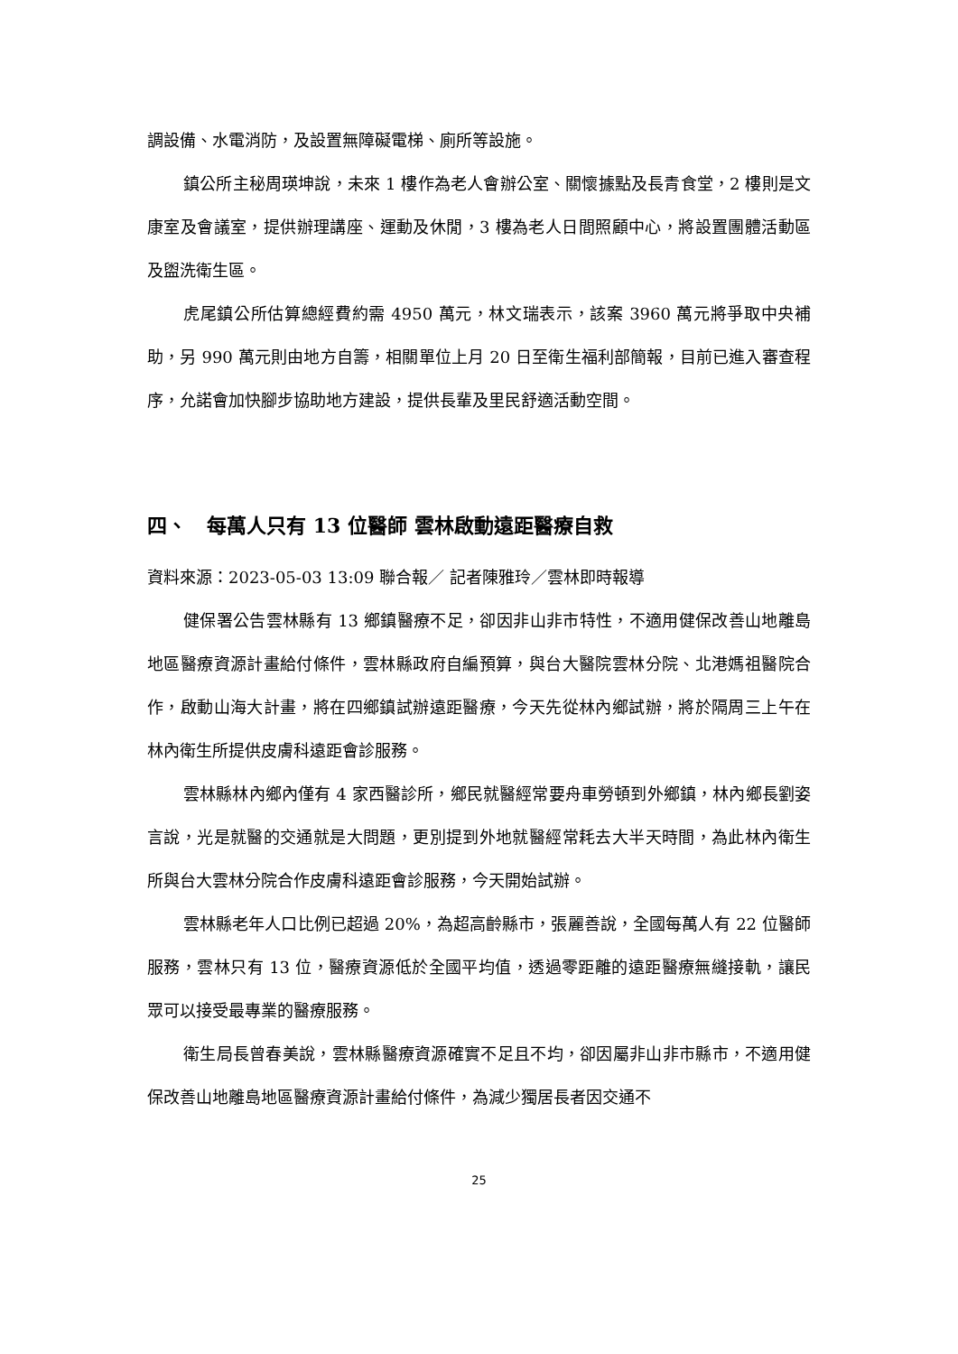調設備、水電消防，及設置無障礙電梯、廁所等設施。
鎮公所主秘周瑛坤說，未來 1 樓作為老人會辦公室、關懷據點及長青食堂，2 樓則是文康室及會議室，提供辦理講座、運動及休閒，3 樓為老人日間照顧中心，將設置團體活動區及盥洗衛生區。
虎尾鎮公所估算總經費約需 4950 萬元，林文瑞表示，該案 3960 萬元將爭取中央補助，另 990 萬元則由地方自籌，相關單位上月 20 日至衛生福利部簡報，目前已進入審查程序，允諾會加快腳步協助地方建設，提供長輩及里民舒適活動空間。
四、　每萬人只有 13 位醫師 雲林啟動遠距醫療自救
資料來源：2023-05-03 13:09 聯合報／ 記者陳雅玲／雲林即時報導
健保署公告雲林縣有 13 鄉鎮醫療不足，卻因非山非市特性，不適用健保改善山地離島地區醫療資源計畫給付條件，雲林縣政府自編預算，與台大醫院雲林分院、北港媽祖醫院合作，啟動山海大計畫，將在四鄉鎮試辦遠距醫療，今天先從林內鄉試辦，將於隔周三上午在林內衛生所提供皮膚科遠距會診服務。
雲林縣林內鄉內僅有 4 家西醫診所，鄉民就醫經常要舟車勞頓到外鄉鎮，林內鄉長劉姿言說，光是就醫的交通就是大問題，更別提到外地就醫經常耗去大半天時間，為此林內衛生所與台大雲林分院合作皮膚科遠距會診服務，今天開始試辦。
雲林縣老年人口比例已超過 20%，為超高齡縣市，張麗善說，全國每萬人有 22 位醫師服務，雲林只有 13 位，醫療資源低於全國平均值，透過零距離的遠距醫療無縫接軌，讓民眾可以接受最專業的醫療服務。
衛生局長曾春美說，雲林縣醫療資源確實不足且不均，卻因屬非山非市縣市，不適用健保改善山地離島地區醫療資源計畫給付條件，為減少獨居長者因交通不
25